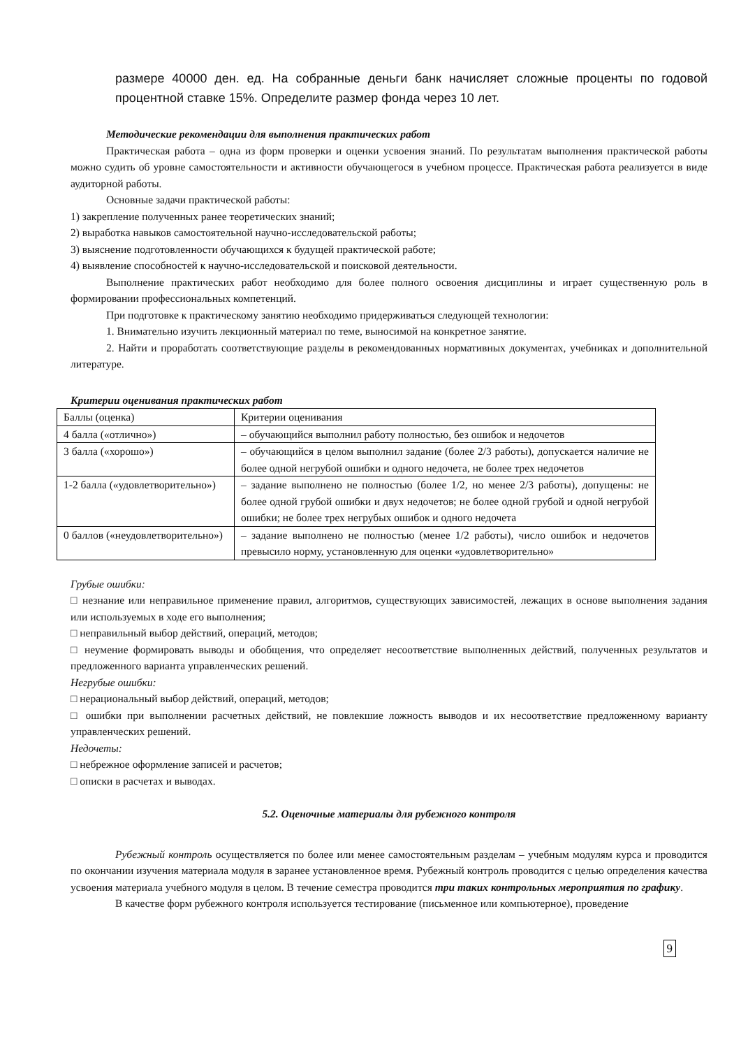размере 40000 ден. ед. На собранные деньги банк начисляет сложные проценты по годовой процентной ставке 15%. Определите размер фонда через 10 лет.
Методические рекомендации для выполнения практических работ
Практическая работа – одна из форм проверки и оценки усвоения знаний. По результатам выполнения практической работы можно судить об уровне самостоятельности и активности обучающегося в учебном процессе. Практическая работа реализуется в виде аудиторной работы.
Основные задачи практической работы:
1) закрепление полученных ранее теоретических знаний;
2) выработка навыков самостоятельной научно-исследовательской работы;
3) выяснение подготовленности обучающихся к будущей практической работе;
4) выявление способностей к научно-исследовательской и поисковой деятельности.
Выполнение практических работ необходимо для более полного освоения дисциплины и играет существенную роль в формировании профессиональных компетенций.
При подготовке к практическому занятию необходимо придерживаться следующей технологии:
1. Внимательно изучить лекционный материал по теме, выносимой на конкретное занятие.
2. Найти и проработать соответствующие разделы в рекомендованных нормативных документах, учебниках и дополнительной литературе.
Критерии оценивания практических работ
| Баллы (оценка) | Критерии оценивания |
| 4 балла («отлично») | – обучающийся выполнил работу полностью, без ошибок и недочетов |
| 3 балла («хорошо») | – обучающийся в целом выполнил задание (более 2/3 работы), допускается наличие не более одной негрубой ошибки и одного недочета, не более трех недочетов |
| 1-2 балла («удовлетворительно») | – задание выполнено не полностью (более 1/2, но менее 2/3 работы), допущены: не более одной грубой ошибки и двух недочетов; не более одной грубой и одной негрубой ошибки; не более трех негрубых ошибок и одного недочета |
| 0 баллов («неудовлетворительно») | – задание выполнено не полностью (менее 1/2 работы), число ошибок и недочетов превысило норму, установленную для оценки «удовлетворительно» |
Грубые ошибки:
□ незнание или неправильное применение правил, алгоритмов, существующих зависимостей, лежащих в основе выполнения задания или используемых в ходе его выполнения;
□ неправильный выбор действий, операций, методов;
□ неумение формировать выводы и обобщения, что определяет несоответствие выполненных действий, полученных результатов и предложенного варианта управленческих решений.
Негрубые ошибки:
□ нерациональный выбор действий, операций, методов;
□ ошибки при выполнении расчетных действий, не повлекшие ложность выводов и их несоответствие предложенному варианту управленческих решений.
Недочеты:
□ небрежное оформление записей и расчетов;
□ описки в расчетах и выводах.
5.2. Оценочные материалы для рубежного контроля
Рубежный контроль осуществляется по более или менее самостоятельным разделам – учебным модулям курса и проводится по окончании изучения материала модуля в заранее установленное время. Рубежный контроль проводится с целью определения качества усвоения материала учебного модуля в целом. В течение семестра проводится три таких контрольных мероприятия по графику.
В качестве форм рубежного контроля используется тестирование (письменное или компьютерное), проведение
9